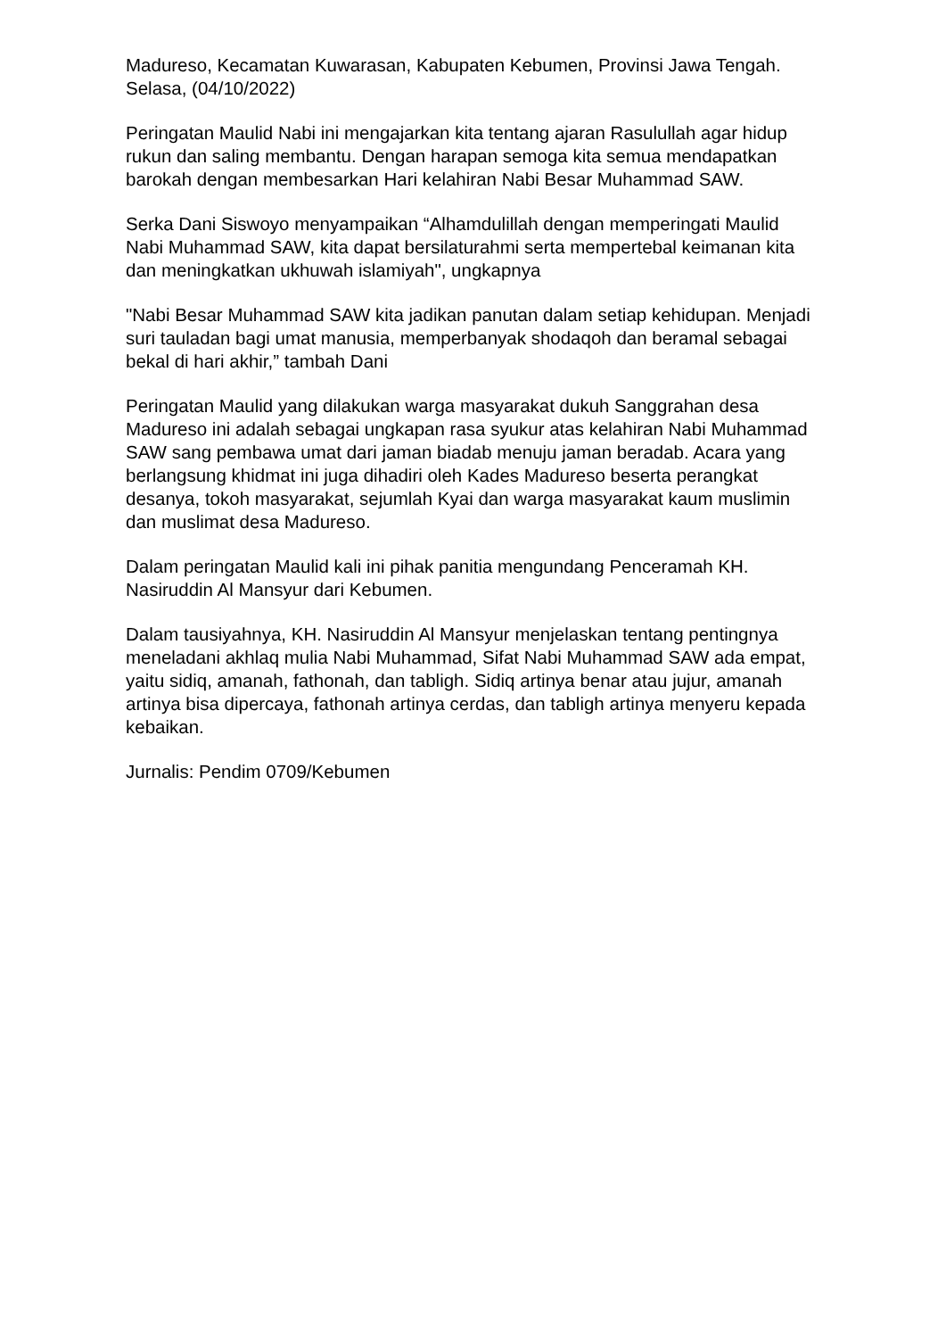Madureso, Kecamatan Kuwarasan, Kabupaten Kebumen, Provinsi Jawa Tengah. Selasa, (04/10/2022)
Peringatan Maulid Nabi ini mengajarkan kita tentang ajaran Rasulullah agar hidup rukun dan saling membantu. Dengan harapan semoga kita semua mendapatkan barokah dengan membesarkan Hari kelahiran Nabi Besar Muhammad SAW.
Serka Dani Siswoyo menyampaikan “Alhamdulillah dengan memperingati Maulid Nabi Muhammad SAW, kita dapat bersilaturahmi serta mempertebal keimanan kita dan meningkatkan ukhuwah islamiyah", ungkapnya
"Nabi Besar Muhammad SAW kita jadikan panutan dalam setiap kehidupan. Menjadi suri tauladan bagi umat manusia, memperbanyak shodaqoh dan beramal sebagai bekal di hari akhir,” tambah Dani
Peringatan Maulid yang dilakukan warga masyarakat dukuh Sanggrahan desa Madureso ini adalah sebagai ungkapan rasa syukur atas kelahiran Nabi Muhammad SAW sang pembawa umat dari jaman biadab menuju jaman beradab. Acara yang berlangsung khidmat ini juga dihadiri oleh Kades Madureso beserta perangkat desanya, tokoh masyarakat, sejumlah Kyai dan warga masyarakat kaum muslimin dan muslimat desa Madureso.
Dalam peringatan Maulid kali ini pihak panitia mengundang Penceramah KH. Nasiruddin Al Mansyur dari Kebumen.
Dalam tausiyahnya, KH. Nasiruddin Al Mansyur menjelaskan tentang pentingnya meneladani akhlaq mulia Nabi Muhammad, Sifat Nabi Muhammad SAW ada empat, yaitu sidiq, amanah, fathonah, dan tabligh. Sidiq artinya benar atau jujur, amanah artinya bisa dipercaya, fathonah artinya cerdas, dan tabligh artinya menyeru kepada kebaikan.
Jurnalis: Pendim 0709/Kebumen